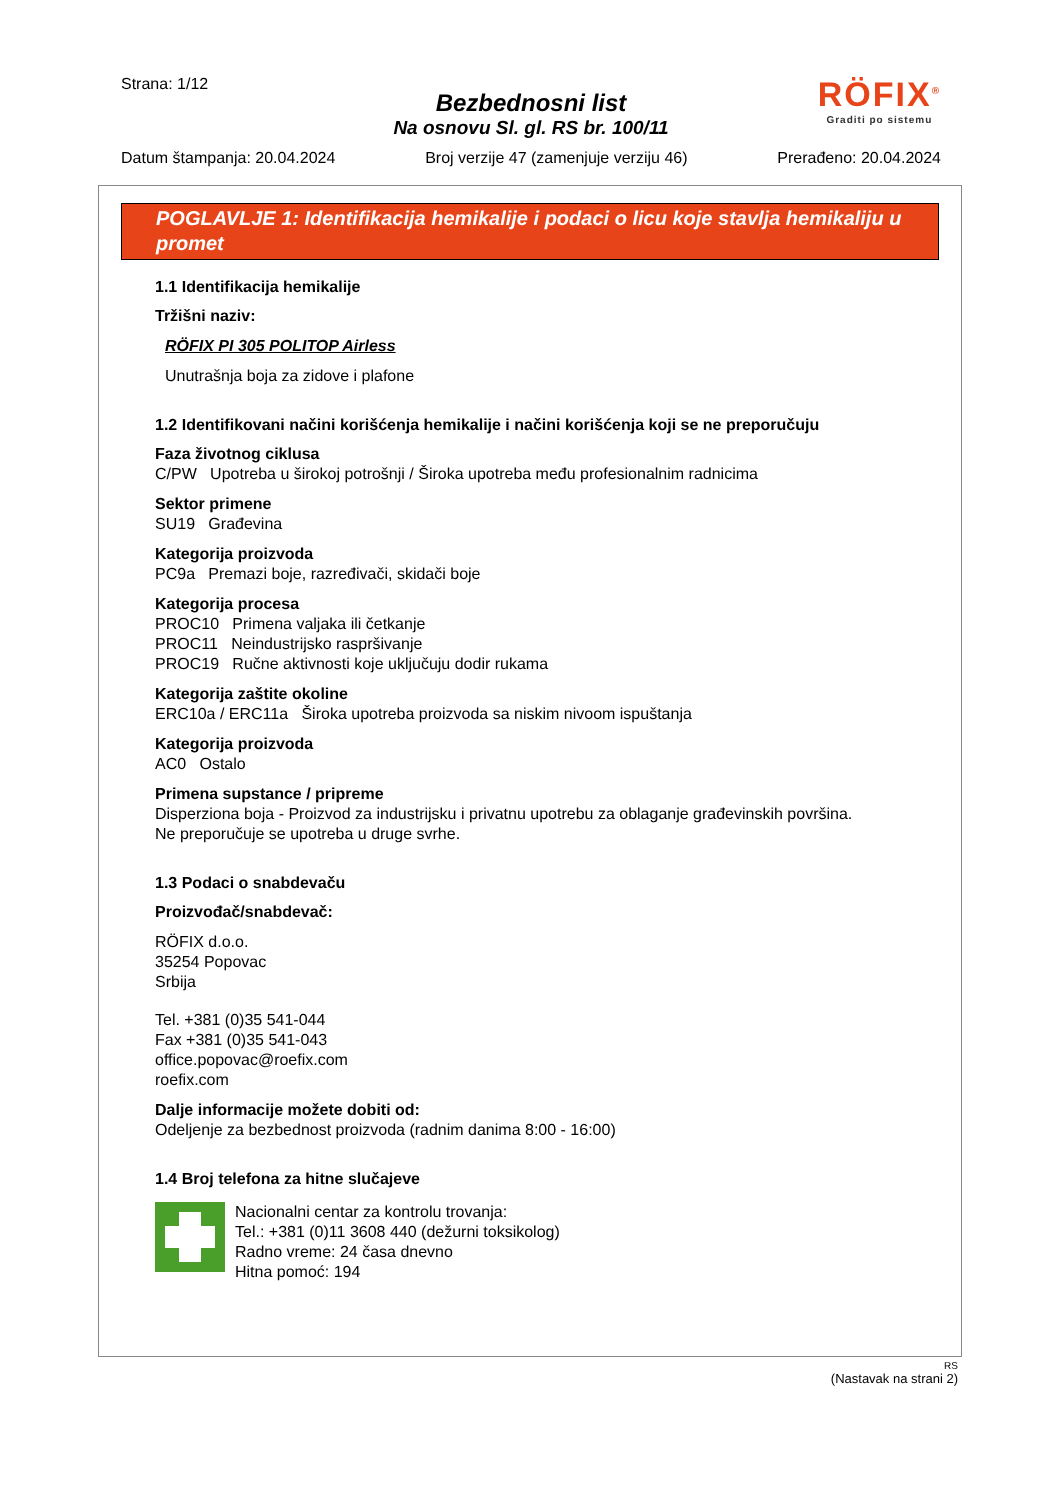Strana: 1/12
Bezbednosni list
Na osnovu Sl. gl. RS br. 100/11
RÖFIX<sup>®</sup>
Graditi po sistemu
Datum štampanja: 20.04.2024 Broj verzije 47 (zamenjuje verziju 46) Prerađeno: 20.04.2024
POGLAVLJE 1: Identifikacija hemikalije i podaci o licu koje stavlja hemikaliju u promet
1.1 Identifikacija hemikalije
Tržišni naziv:
RÖFIX PI 305 POLITOP Airless
Unutrašnja boja za zidove i plafone
1.2 Identifikovani načini korišćenja hemikalije i načini korišćenja koji se ne preporučuju
Faza životnog ciklusa
C/PW Upotreba u širokoj potrošnji / Široka upotreba među profesionalnim radnicima
Sektor primene
SU19 Građevina
Kategorija proizvoda
PC9a Premazi boje, razređivači, skidači boje
Kategorija procesa
PROC10 Primena valjaka ili četkanje
PROC11 Neindustrijsko raspršivanje
PROC19 Ručne aktivnosti koje uključuju dodir rukama
Kategorija zaštite okoline
ERC10a / ERC11a Široka upotreba proizvoda sa niskim nivoom ispuštanja
Kategorija proizvoda
AC0 Ostalo
Primena supstance / pripreme
Disperziona boja - Proizvod za industrijsku i privatnu upotrebu za oblaganje građevinskih površina.
Ne preporučuje se upotreba u druge svrhe.
1.3 Podaci o snabdevaču
Proizvođač/snabdevač:
RÖFIX d.o.o.
35254 Popovac
Srbija
Tel. +381 (0)35 541-044
Fax +381 (0)35 541-043
office.popovac@roefix.com
roefix.com
Dalje informacije možete dobiti od:
Odeljenje za bezbednost proizvoda (radnim danima 8:00 - 16:00)
1.4 Broj telefona za hitne slučajeve
Nacionalni centar za kontrolu trovanja:
Tel.: +381 (0)11 3608 440 (dežurni toksikolog)
Radno vreme: 24 časa dnevno
Hitna pomoć: 194
RS
(Nastavak na strani 2)